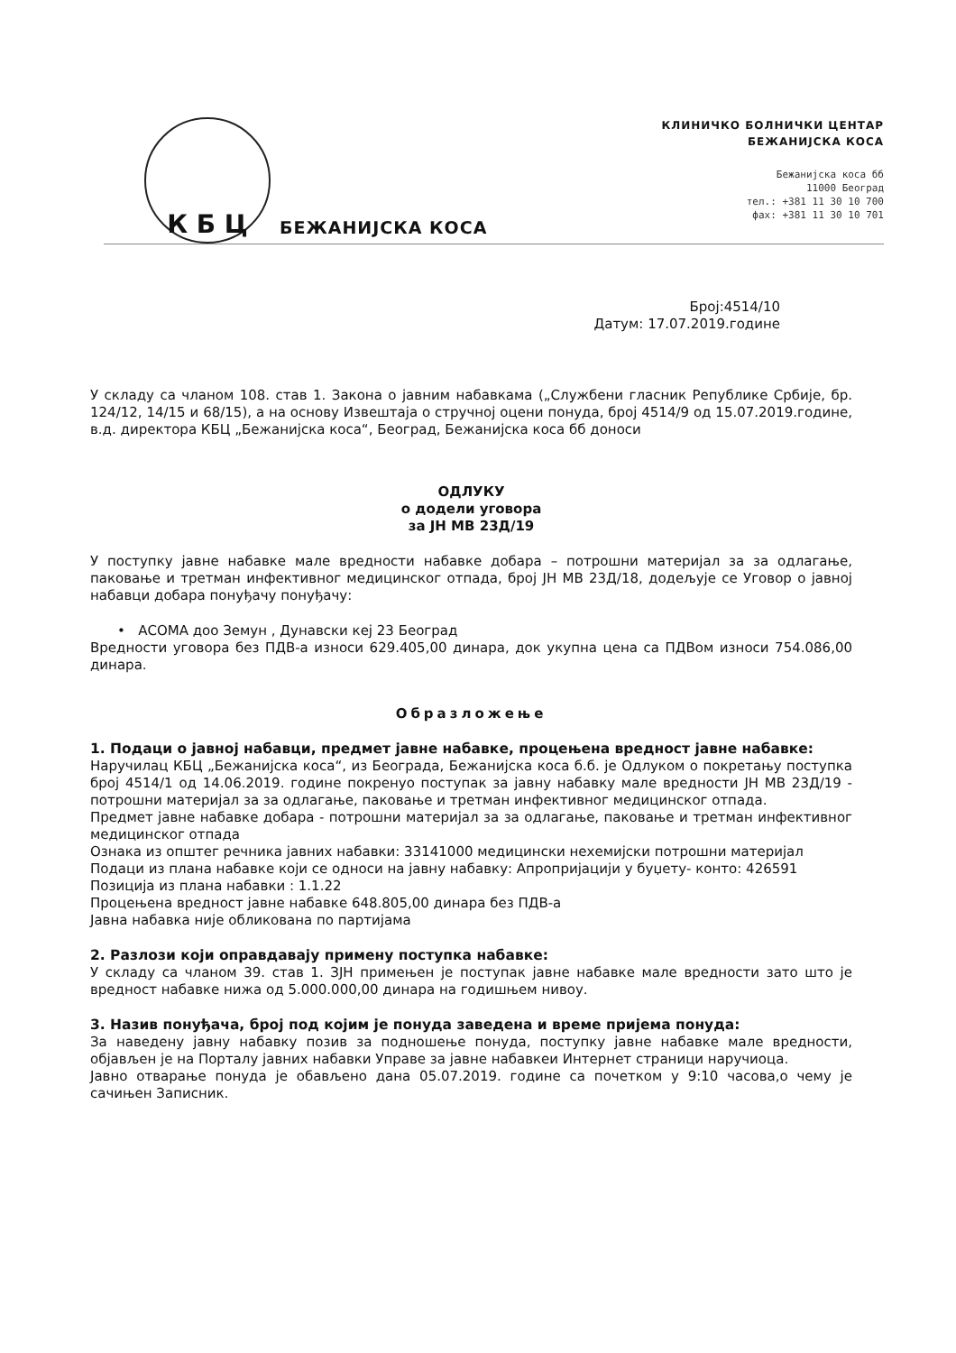К Б Ц
БЕЖАНИЈСКА КОСА
КЛИНИЧКО БОЛНИЧКИ ЦЕНТАР
БЕЖАНИЈСКА КОСА
Бежанијска коса бб
11000 Београд
тел.: +381 11 30 10 700
фах: +381 11 30 10 701
Број:4514/10
Датум: 17.07.2019.године
У складу са чланом 108. став 1. Закона о јавним набавкама („Службени гласник Републике Србије, бр. 124/12, 14/15 и 68/15), а на основу Извештаја о стручној оцени понуда, број 4514/9 од 15.07.2019.године, в.д. директора КБЦ „Бежанијска коса“, Београд, Бежанијска коса бб доноси
ОДЛУКУ
о додели уговора
за ЈН МВ 23Д/19
У поступку јавне набавке мале вредности набавке добара – потрошни материјал за за одлагање, паковање и третман инфективног медицинског отпада, број ЈН МВ 23Д/18, додељује се Уговор о јавној набавци добара понуђачу понуђачу:
• АСОМА доо Земун , Дунавски кеј 23 Београд
Вредности уговора без ПДВ-а износи 629.405,00 динара, док укупна цена са ПДВом износи 754.086,00 динара.
Образложење
1. Подаци о јавној набавци, предмет јавне набавке, процењена вредност јавне набавке:
Наручилац КБЦ „Бежанијска коса“, из Београда, Бежанијска коса б.б. је Одлуком о покретању поступка број 4514/1 од 14.06.2019. године покренуо поступак за јавну набавку мале вредности ЈН МВ 23Д/19 - потрошни материјал за за одлагање, паковање и третман инфективног медицинског отпада.
Предмет јавне набавке добара - потрошни материјал за за одлагање, паковање и третман инфективног медицинског отпада
Ознака из општег речника јавних набавки: 33141000 медицински нехемијски потрошни материјал
Подаци из плана набавке који се односи на јавну набавку: Апропријацији у буџету- конто: 426591
Позиција из плана набавки : 1.1.22
Процењена вредност јавне набавке 648.805,00 динара без ПДВ-а
Јавна набавка није обликована по партијама
2. Разлози који оправдавају примену поступка набавке:
У складу са чланом 39. став 1. ЗЈН примењен је поступак јавне набавке мале вредности зато што је вредност набавке нижа од 5.000.000,00 динара на годишњем нивоу.
3. Назив понуђача, број под којим је понуда заведена и време пријема понуда:
За наведену јавну набавку позив за подношење понуда, поступку јавне набавке мале вредности, објављен је на Порталу јавних набавки Управе за јавне набавкеи Интернет страници наручиоца.
Јавно отварање понуда је обављено дана 05.07.2019. године са почетком у 9:10 часова,о чему је сачињен Записник.